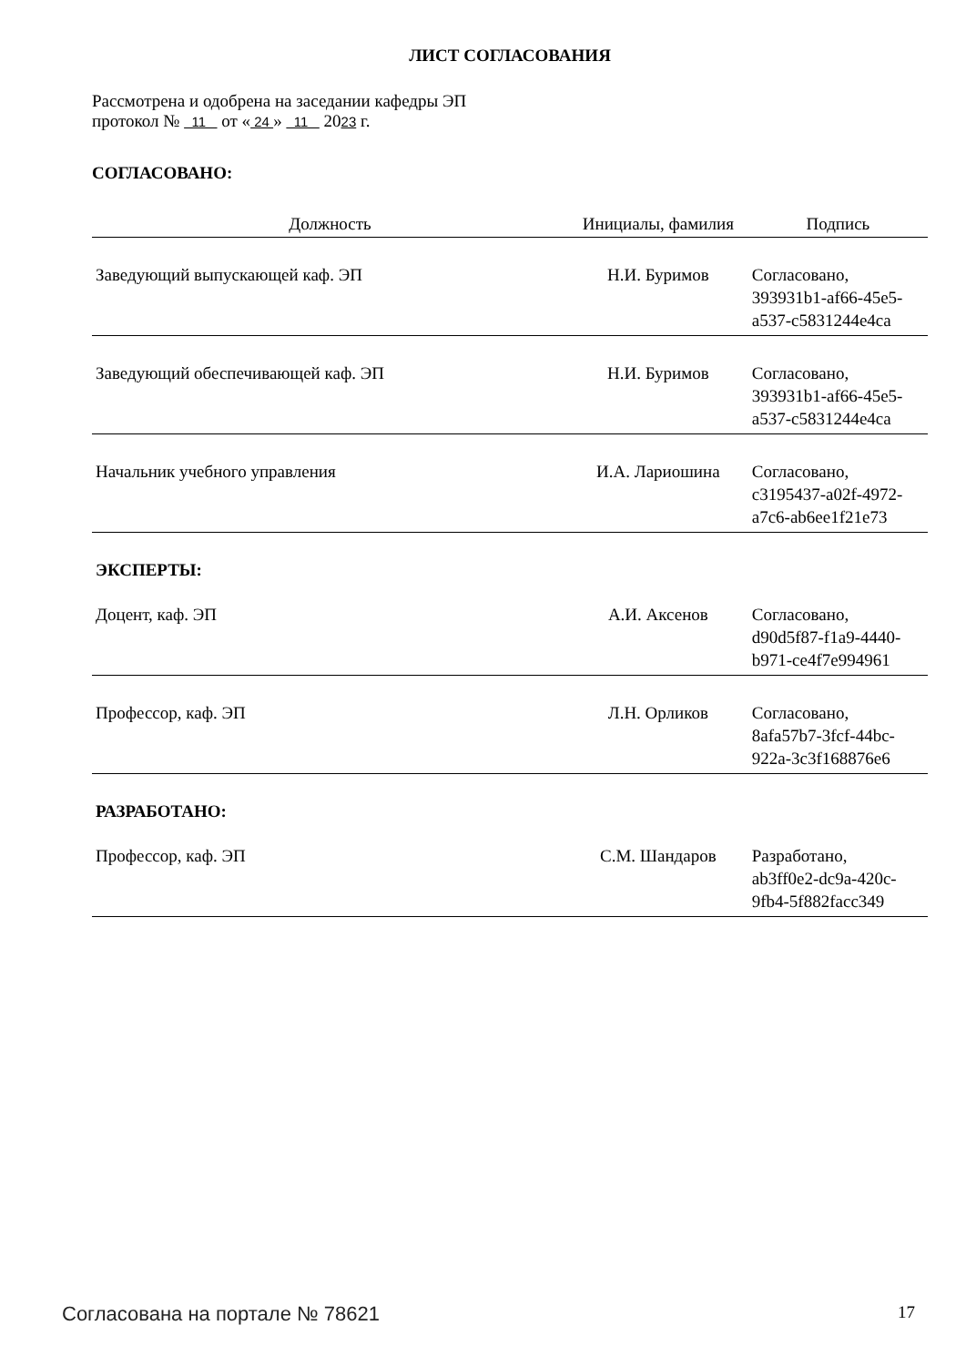ЛИСТ СОГЛАСОВАНИЯ
Рассмотрена и одобрена на заседании кафедры ЭП
протокол № 11 от « 24 » 11 2023 г.
СОГЛАСОВАНО:
| Должность | Инициалы, фамилия | Подпись |
| --- | --- | --- |
| Заведующий выпускающей каф. ЭП | Н.И. Буримов | Согласовано, 393931b1-af66-45e5- a537-c5831244e4ca |
| Заведующий обеспечивающей каф. ЭП | Н.И. Буримов | Согласовано, 393931b1-af66-45e5- a537-c5831244e4ca |
| Начальник учебного управления | И.А. Лариошина | Согласовано, c3195437-a02f-4972- a7c6-ab6ee1f21e73 |
| ЭКСПЕРТЫ: | | |
| Доцент, каф. ЭП | А.И. Аксенов | Согласовано, d90d5f87-f1a9-4440- b971-ce4f7e994961 |
| Профессор, каф. ЭП | Л.Н. Орликов | Согласовано, 8afa57b7-3fcf-44bc- 922a-3c3f168876e6 |
| РАЗРАБОТАНО: | | |
| Профессор, каф. ЭП | С.М. Шандаров | Разработано, ab3ff0e2-dc9a-420c- 9fb4-5f882facc349 |
Согласована на портале № 78621 17